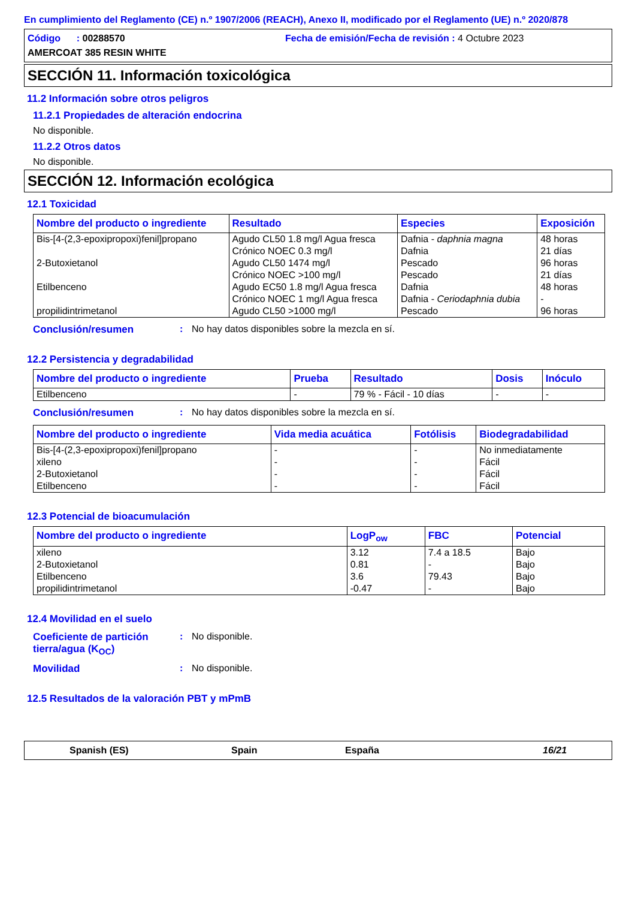En cumplimiento del Reglamento (CE) n.º 1907/2006 (REACH), Anexo II, modificado por el Reglamento (UE) n.º 2020/878
Código : 00288570
Fecha de emisión/Fecha de revisión : 4 Octubre 2023
AMERCOAT 385 RESIN WHITE
SECCIÓN 11. Información toxicológica
11.2 Información sobre otros peligros
11.2.1 Propiedades de alteración endocrina
No disponible.
11.2.2 Otros datos
No disponible.
SECCIÓN 12. Información ecológica
12.1 Toxicidad
| Nombre del producto o ingrediente | Resultado | Especies | Exposición |
| --- | --- | --- | --- |
| Bis-[4-(2,3-epoxipropoxi)fenil]propano | Agudo CL50 1.8 mg/l Agua fresca | Dafnia - daphnia magna | 48 horas |
| | Crónico NOEC 0.3 mg/l | Dafnia | 21 días |
| 2-Butoxietanol | Agudo CL50 1474 mg/l | Pescado | 96 horas |
| | Crónico NOEC >100 mg/l | Pescado | 21 días |
| Etilbenceno | Agudo EC50 1.8 mg/l Agua fresca | Dafnia | 48 horas |
| | Crónico NOEC 1 mg/l Agua fresca | Dafnia - Ceriodaphnia dubia | - |
| propilidintrimetanol | Agudo CL50 >1000 mg/l | Pescado | 96 horas |
Conclusión/resumen: No hay datos disponibles sobre la mezcla en sí.
12.2 Persistencia y degradabilidad
| Nombre del producto o ingrediente | Prueba | Resultado | Dosis | Inóculo |
| --- | --- | --- | --- | --- |
| Etilbenceno | - | 79 % - Fácil - 10 días | - | - |
Conclusión/resumen: No hay datos disponibles sobre la mezcla en sí.
| Nombre del producto o ingrediente | Vida media acuática | Fotólisis | Biodegradabilidad |
| --- | --- | --- | --- |
| Bis-[4-(2,3-epoxipropoxi)fenil]propano | - | - | No inmediatamente |
| xileno | - | - | Fácil |
| 2-Butoxietanol | - | - | Fácil |
| Etilbenceno | - | - | Fácil |
12.3 Potencial de bioacumulación
| Nombre del producto o ingrediente | LogP<sub>ow</sub> | FBC | Potencial |
| --- | --- | --- | --- |
| xileno | 3.12 | 7.4 a 18.5 | Bajo |
| 2-Butoxietanol | 0.81 | - | Bajo |
| Etilbenceno | 3.6 | 79.43 | Bajo |
| propilidintrimetanol | -0.47 | - | Bajo |
12.4 Movilidad en el suelo
Coeficiente de partición tierra/agua (K<sub>OC</sub>): No disponible.
Movilidad: No disponible.
12.5 Resultados de la valoración PBT y mPmB
Spanish (ES) Spain España 16/21